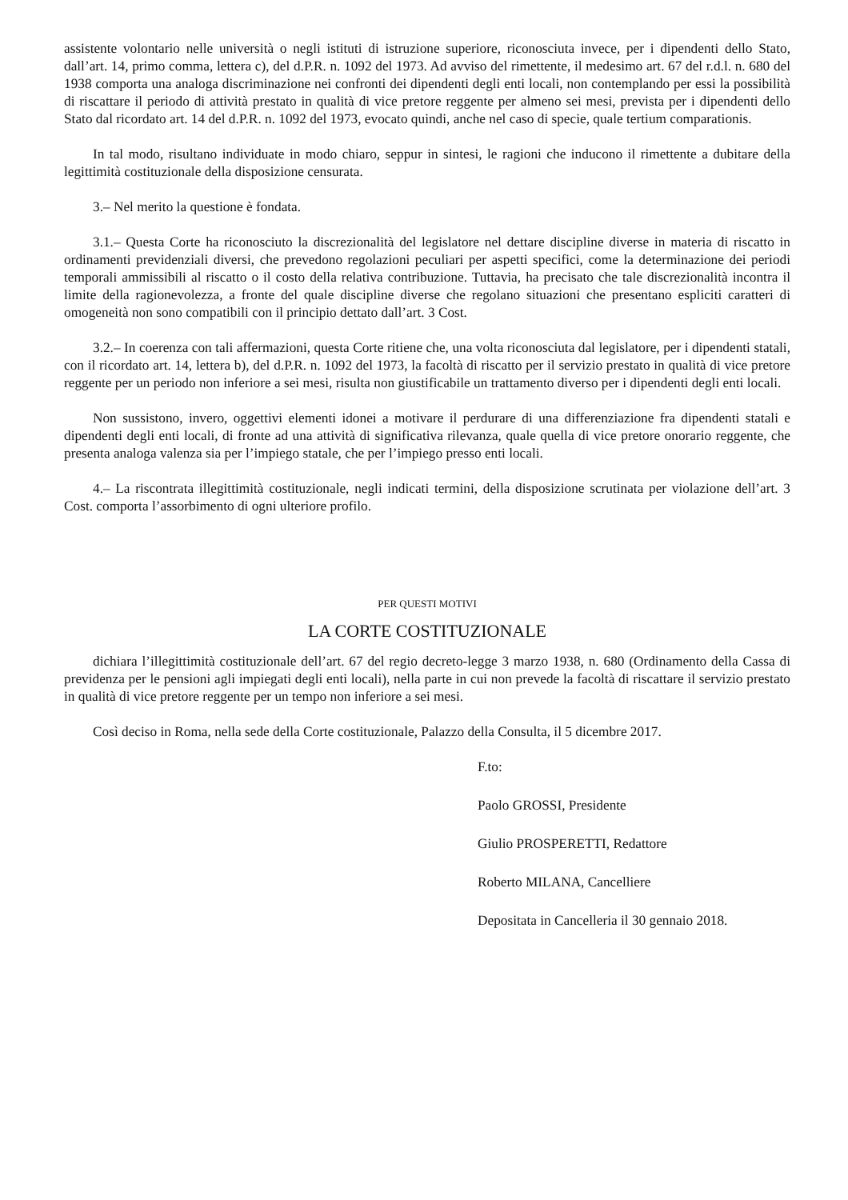assistente volontario nelle università o negli istituti di istruzione superiore, riconosciuta invece, per i dipendenti dello Stato, dall’art. 14, primo comma, lettera c), del d.P.R. n. 1092 del 1973. Ad avviso del rimettente, il medesimo art. 67 del r.d.l. n. 680 del 1938 comporta una analoga discriminazione nei confronti dei dipendenti degli enti locali, non contemplando per essi la possibilità di riscattare il periodo di attività prestato in qualità di vice pretore reggente per almeno sei mesi, prevista per i dipendenti dello Stato dal ricordato art. 14 del d.P.R. n. 1092 del 1973, evocato quindi, anche nel caso di specie, quale tertium comparationis.
In tal modo, risultano individuate in modo chiaro, seppur in sintesi, le ragioni che inducono il rimettente a dubitare della legittimità costituzionale della disposizione censurata.
3.– Nel merito la questione è fondata.
3.1.– Questa Corte ha riconosciuto la discrezionalità del legislatore nel dettare discipline diverse in materia di riscatto in ordinamenti previdenziali diversi, che prevedono regolazioni peculiari per aspetti specifici, come la determinazione dei periodi temporali ammissibili al riscatto o il costo della relativa contribuzione. Tuttavia, ha precisato che tale discrezionalità incontra il limite della ragionevolezza, a fronte del quale discipline diverse che regolano situazioni che presentano espliciti caratteri di omogeneità non sono compatibili con il principio dettato dall’art. 3 Cost.
3.2.– In coerenza con tali affermazioni, questa Corte ritiene che, una volta riconosciuta dal legislatore, per i dipendenti statali, con il ricordato art. 14, lettera b), del d.P.R. n. 1092 del 1973, la facoltà di riscatto per il servizio prestato in qualità di vice pretore reggente per un periodo non inferiore a sei mesi, risulta non giustificabile un trattamento diverso per i dipendenti degli enti locali.
Non sussistono, invero, oggettivi elementi idonei a motivare il perdurare di una differenziazione fra dipendenti statali e dipendenti degli enti locali, di fronte ad una attività di significativa rilevanza, quale quella di vice pretore onorario reggente, che presenta analoga valenza sia per l’impiego statale, che per l’impiego presso enti locali.
4.– La riscontrata illegittimità costituzionale, negli indicati termini, della disposizione scrutinata per violazione dell’art. 3 Cost. comporta l’assorbimento di ogni ulteriore profilo.
PER QUESTI MOTIVI
LA CORTE COSTITUZIONALE
dichiara l’illegittimità costituzionale dell’art. 67 del regio decreto-legge 3 marzo 1938, n. 680 (Ordinamento della Cassa di previdenza per le pensioni agli impiegati degli enti locali), nella parte in cui non prevede la facoltà di riscattare il servizio prestato in qualità di vice pretore reggente per un tempo non inferiore a sei mesi.
Così deciso in Roma, nella sede della Corte costituzionale, Palazzo della Consulta, il 5 dicembre 2017.
F.to:
Paolo GROSSI, Presidente
Giulio PROSPERETTI, Redattore
Roberto MILANA, Cancelliere
Depositata in Cancelleria il 30 gennaio 2018.